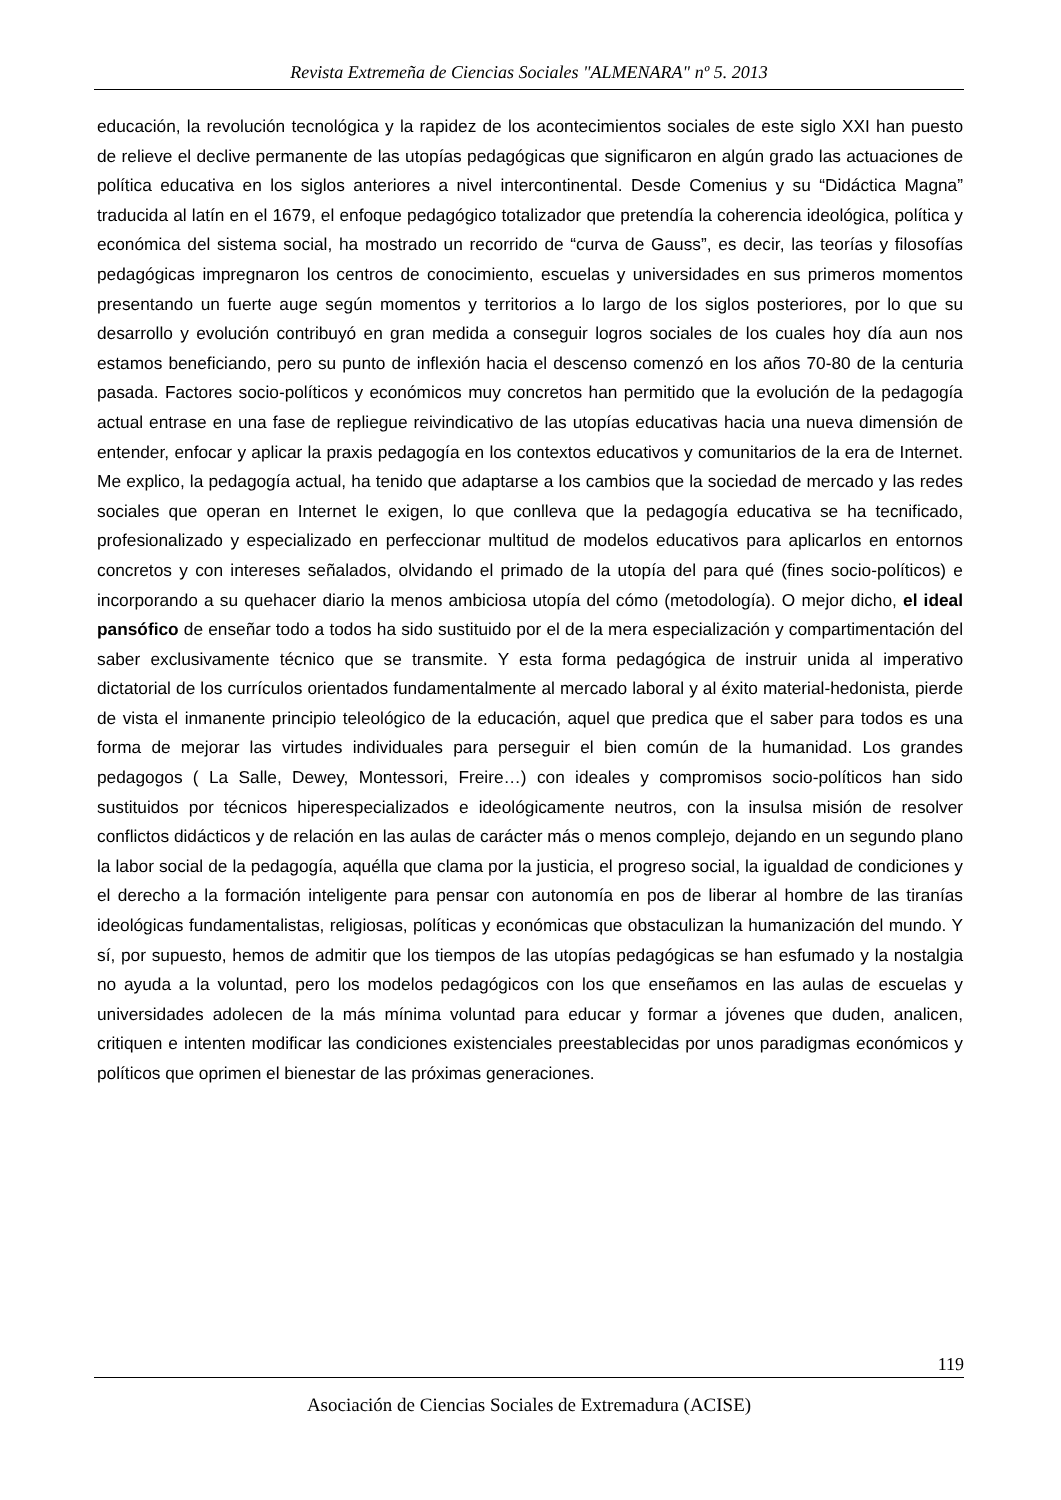Revista Extremeña de Ciencias Sociales "ALMENARA" nº 5. 2013
educación, la revolución tecnológica y la rapidez de los acontecimientos sociales de este siglo XXI han puesto de relieve el declive permanente de las utopías pedagógicas que significaron en algún grado las actuaciones de política educativa en los siglos anteriores a nivel intercontinental. Desde Comenius y su “Didáctica Magna” traducida al latín en el 1679, el enfoque pedagógico totalizador que pretendía la coherencia ideológica, política y económica del sistema social, ha mostrado un recorrido de “curva de Gauss”, es decir, las teorías y filosofías pedagógicas impregnaron los centros de conocimiento, escuelas y universidades en sus primeros momentos presentando un fuerte auge según momentos y territorios a lo largo de los siglos posteriores, por lo que su desarrollo y evolución contribuyó en gran medida a conseguir logros sociales de los cuales hoy día aun nos estamos beneficiando, pero su punto de inflexión hacia el descenso comenzó en los años 70-80 de la centuria pasada. Factores socio-políticos y económicos muy concretos han permitido que la evolución de la pedagogía actual entrase en una fase de repliegue reivindicativo de las utopías educativas hacia una nueva dimensión de entender, enfocar y aplicar la praxis pedagogía en los contextos educativos y comunitarios de la era de Internet. Me explico, la pedagogía actual, ha tenido que adaptarse a los cambios que la sociedad de mercado y las redes sociales que operan en Internet le exigen, lo que conlleva que la pedagogía educativa se ha tecnificado, profesionalizado y especializado en perfeccionar multitud de modelos educativos para aplicarlos en entornos concretos y con intereses señalados, olvidando el primado de la utopía del para qué (fines socio-políticos) e incorporando a su quehacer diario la menos ambiciosa utopía del cómo (metodología). O mejor dicho, el ideal pansófico de enseñar todo a todos ha sido sustituido por el de la mera especialización y compartimentación del saber exclusivamente técnico que se transmite. Y esta forma pedagógica de instruir unida al imperativo dictatorial de los currículos orientados fundamentalmente al mercado laboral y al éxito material-hedonista, pierde de vista el inmanente principio teleológico de la educación, aquel que predica que el saber para todos es una forma de mejorar las virtudes individuales para perseguir el bien común de la humanidad. Los grandes pedagogos ( La Salle, Dewey, Montessori, Freire…) con ideales y compromisos socio-políticos han sido sustituidos por técnicos hiperespecializados e ideológicamente neutros, con la insulsa misión de resolver conflictos didácticos y de relación en las aulas de carácter más o menos complejo, dejando en un segundo plano la labor social de la pedagogía, aquélla que clama por la justicia, el progreso social, la igualdad de condiciones y el derecho a la formación inteligente para pensar con autonomía en pos de liberar al hombre de las tiranías ideológicas fundamentalistas, religiosas, políticas y económicas que obstaculizan la humanización del mundo. Y sí, por supuesto, hemos de admitir que los tiempos de las utopías pedagógicas se han esfumado y la nostalgia no ayuda a la voluntad, pero los modelos pedagógicos con los que enseñamos en las aulas de escuelas y universidades adolecen de la más mínima voluntad para educar y formar a jóvenes que duden, analicen, critiquen e intenten modificar las condiciones existenciales preestablecidas por unos paradigmas económicos y políticos que oprimen el bienestar de las próximas generaciones.
119
Asociación de Ciencias Sociales de Extremadura (ACISE)